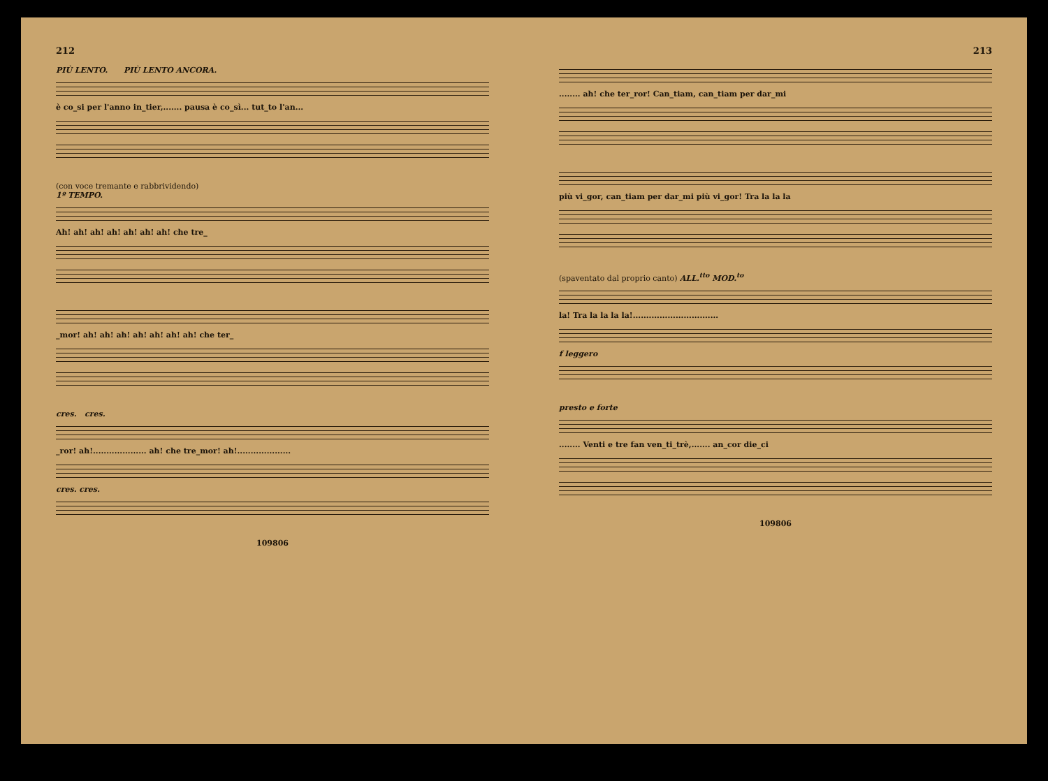212
PIÙ LENTO. PIÙ LENTO ANCORA.
è co_si per l'anno in_tier,....... pausa è co_sì... tut_to l'an...
(con voce tremante e rabbrividendo)
1º TEMPO.
Ah! ah! ah! ah! ah! ah! ah! che tre_
_mor! ah! ah! ah! ah! ah! ah! ah! che ter_
cres. cres.
_ror! ah!.................... ah! che tre_mor! ah!....................
cres. cres.
109806
213
........ ah! che ter_ror! Can_tiam, can_tiam per dar_mi
più vi_gor, can_tiam per dar_mi più vi_gor! Tra la la la
(spaventato dal proprio canto) ALL.<sup>tto</sup> MOD.<sup>to</sup>
la! Tra la la la la!................................
f leggero
presto e forte
........ Venti e tre fan ven_ti_trè,....... an_cor die_ci
109806